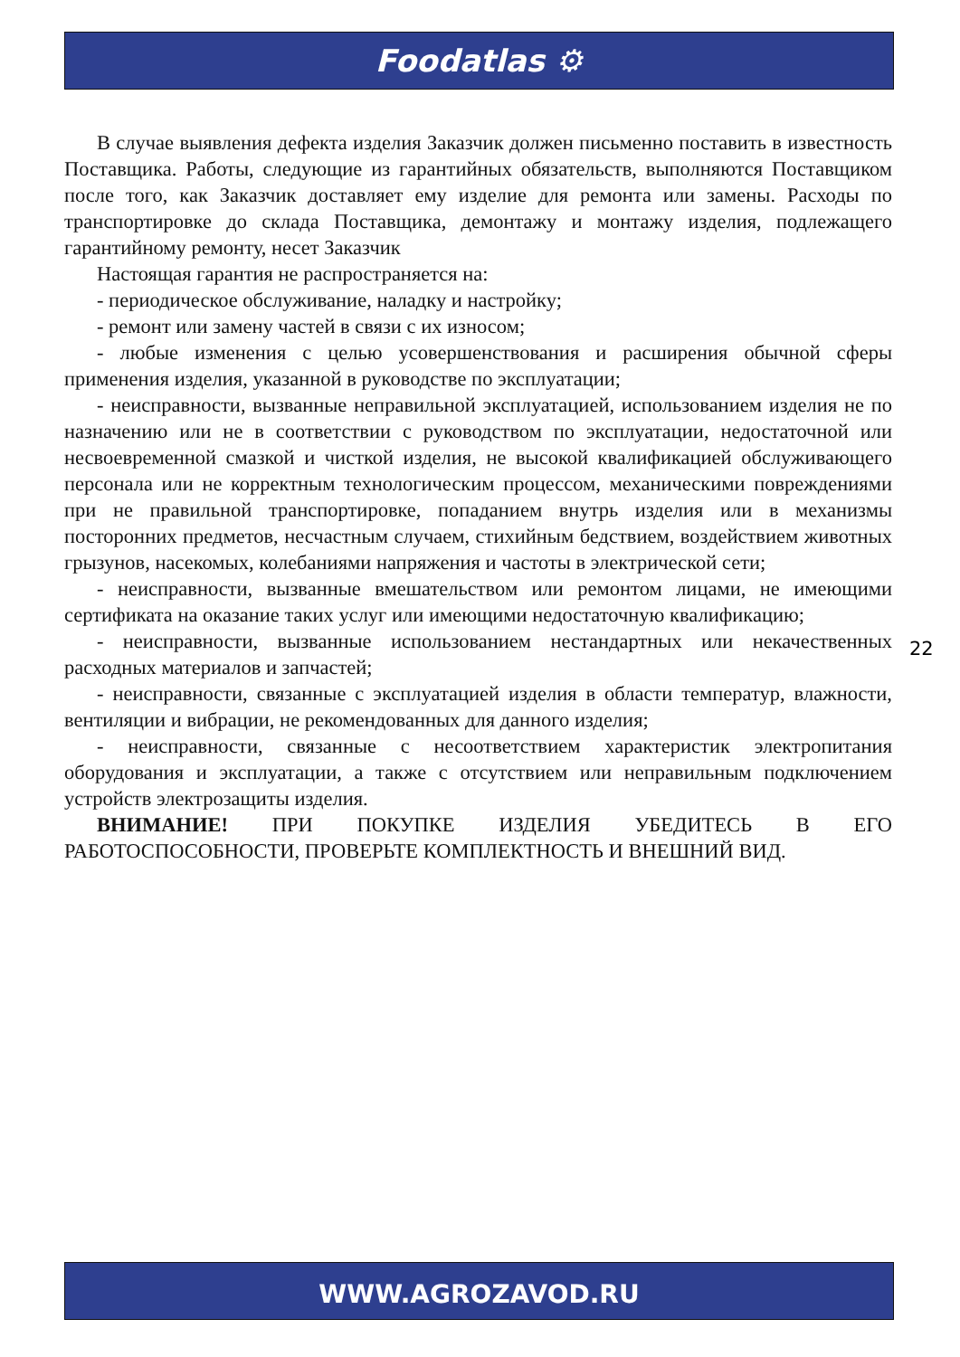Foodatlas ⚙
В случае выявления дефекта изделия Заказчик должен письменно поставить в известность Поставщика. Работы, следующие из гарантийных обязательств, выполняются Поставщиком после того, как Заказчик доставляет ему изделие для ремонта или замены. Расходы по транспортировке до склада Поставщика, демонтажу и монтажу изделия, подлежащего гарантийному ремонту, несет Заказчик
Настоящая гарантия не распространяется на:
- периодическое обслуживание, наладку и настройку;
- ремонт или замену частей в связи с их износом;
- любые изменения с целью усовершенствования и расширения обычной сферы применения изделия, указанной в руководстве по эксплуатации;
- неисправности, вызванные неправильной эксплуатацией, использованием изделия не по назначению или не в соответствии с руководством по эксплуатации, недостаточной или несвоевременной смазкой и чисткой изделия, не высокой квалификацией обслуживающего персонала или не корректным технологическим процессом, механическими повреждениями при не правильной транспортировке, попаданием внутрь изделия или в механизмы посторонних предметов, несчастным случаем, стихийным бедствием, воздействием животных грызунов, насекомых, колебаниями напряжения и частоты в электрической сети;
- неисправности, вызванные вмешательством или ремонтом лицами, не имеющими сертификата на оказание таких услуг или имеющими недостаточную квалификацию;
- неисправности, вызванные использованием нестандартных или некачественных расходных материалов и запчастей;
- неисправности, связанные с эксплуатацией изделия в области температур, влажности, вентиляции и вибрации, не рекомендованных для данного изделия;
- неисправности, связанные с несоответствием характеристик электропитания оборудования и эксплуатации, а также с отсутствием или неправильным подключением устройств электрозащиты изделия.
ВНИМАНИЕ! ПРИ ПОКУПКЕ ИЗДЕЛИЯ УБЕДИТЕСЬ В ЕГО РАБОТОСПОСОБНОСТИ, ПРОВЕРЬТЕ КОМПЛЕКТНОСТЬ И ВНЕШНИЙ ВИД.
22
WWW.AGROZAVOD.RU